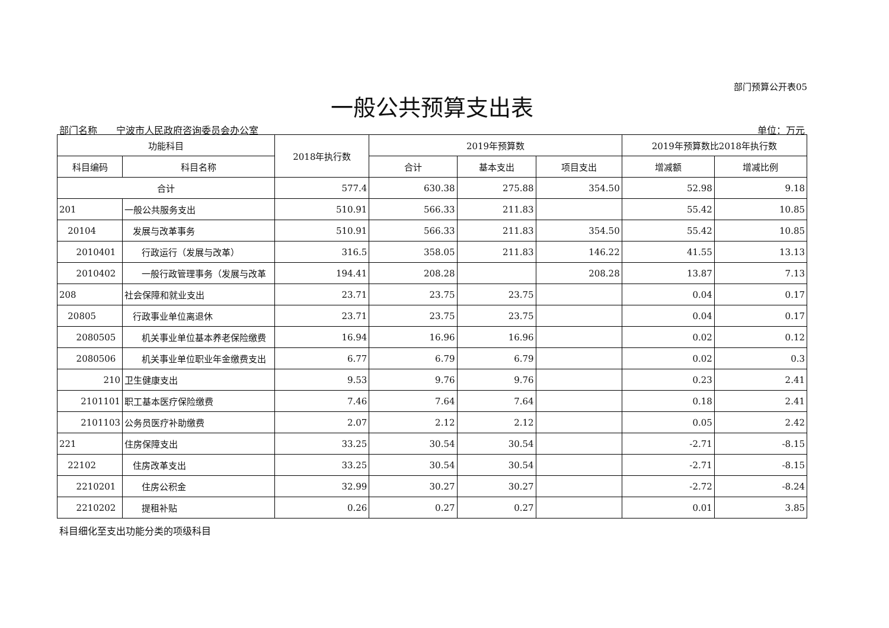部门预算公开表05
一般公共预算支出表
部门名称　　宁波市人民政府咨询委员会办公室 单位：万元
| 功能科目 | | 2018年执行数 | 2019年预算数 | | | 2019年预算数比2018年执行数 | |
| --- | --- | --- | --- | --- | --- | --- | --- |
| 科目编码 | 科目名称 | | 合计 | 基本支出 | 项目支出 | 增减额 | 增减比例 |
| 合计 | | 577.4 | 630.38 | 275.88 | 354.50 | 52.98 | 9.18 |
| 201 | 一般公共服务支出 | 510.91 | 566.33 | 211.83 | | 55.42 | 10.85 |
| 20104 | 发展与改革事务 | 510.91 | 566.33 | 211.83 | 354.50 | 55.42 | 10.85 |
| 2010401 | 行政运行（发展与改革） | 316.5 | 358.05 | 211.83 | 146.22 | 41.55 | 13.13 |
| 2010402 | 一般行政管理事务（发展与改革 | 194.41 | 208.28 | | 208.28 | 13.87 | 7.13 |
| 208 | 社会保障和就业支出 | 23.71 | 23.75 | 23.75 | | 0.04 | 0.17 |
| 20805 | 行政事业单位离退休 | 23.71 | 23.75 | 23.75 | | 0.04 | 0.17 |
| 2080505 | 机关事业单位基本养老保险缴费 | 16.94 | 16.96 | 16.96 | | 0.02 | 0.12 |
| 2080506 | 机关事业单位职业年金缴费支出 | 6.77 | 6.79 | 6.79 | | 0.02 | 0.3 |
| 210 | 卫生健康支出 | 9.53 | 9.76 | 9.76 | | 0.23 | 2.41 |
| 2101101 | 职工基本医疗保险缴费 | 7.46 | 7.64 | 7.64 | | 0.18 | 2.41 |
| 2101103 | 公务员医疗补助缴费 | 2.07 | 2.12 | 2.12 | | 0.05 | 2.42 |
| 221 | 住房保障支出 | 33.25 | 30.54 | 30.54 | | -2.71 | -8.15 |
| 22102 | 住房改革支出 | 33.25 | 30.54 | 30.54 | | -2.71 | -8.15 |
| 2210201 | 住房公积金 | 32.99 | 30.27 | 30.27 | | -2.72 | -8.24 |
| 2210202 | 提租补贴 | 0.26 | 0.27 | 0.27 | | 0.01 | 3.85 |
科目细化至支出功能分类的项级科目